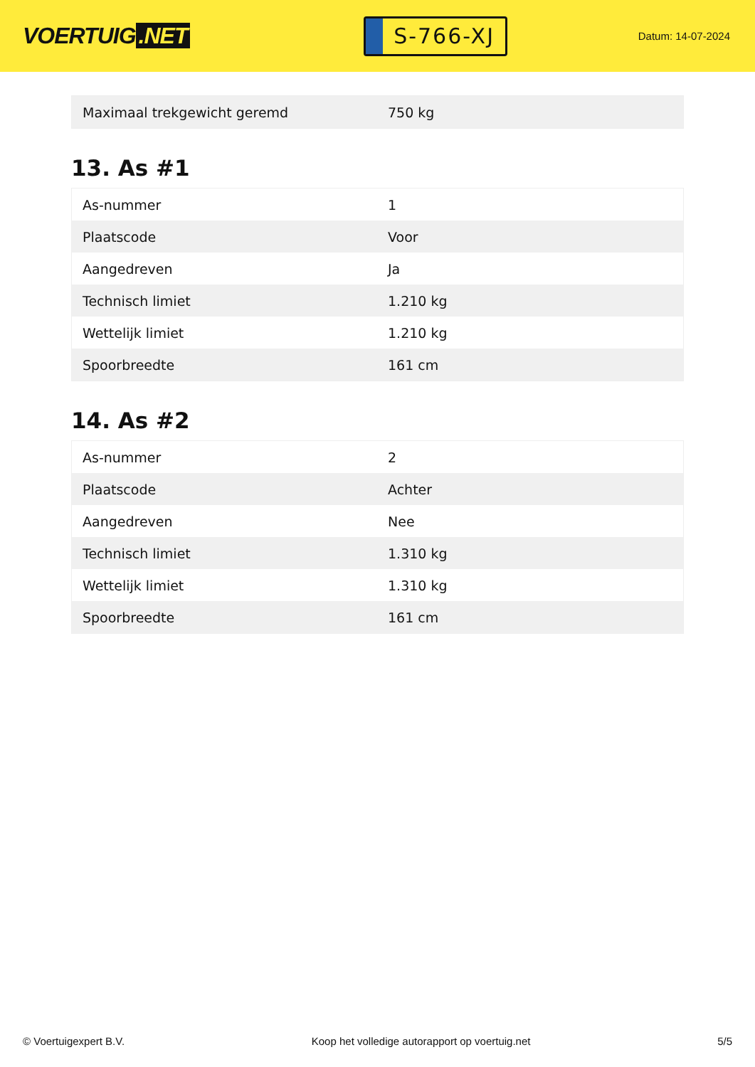VOERTUIG.NET
S-766-XJ
Datum: 14-07-2024
| Maximaal trekgewicht geremd | 750 kg |
13. As #1
| As-nummer | 1 |
| Plaatscode | Voor |
| Aangedreven | Ja |
| Technisch limiet | 1.210 kg |
| Wettelijk limiet | 1.210 kg |
| Spoorbreedte | 161 cm |
14. As #2
| As-nummer | 2 |
| Plaatscode | Achter |
| Aangedreven | Nee |
| Technisch limiet | 1.310 kg |
| Wettelijk limiet | 1.310 kg |
| Spoorbreedte | 161 cm |
© Voertuigexpert B.V. Koop het volledige autorapport op voertuig.net 5/5